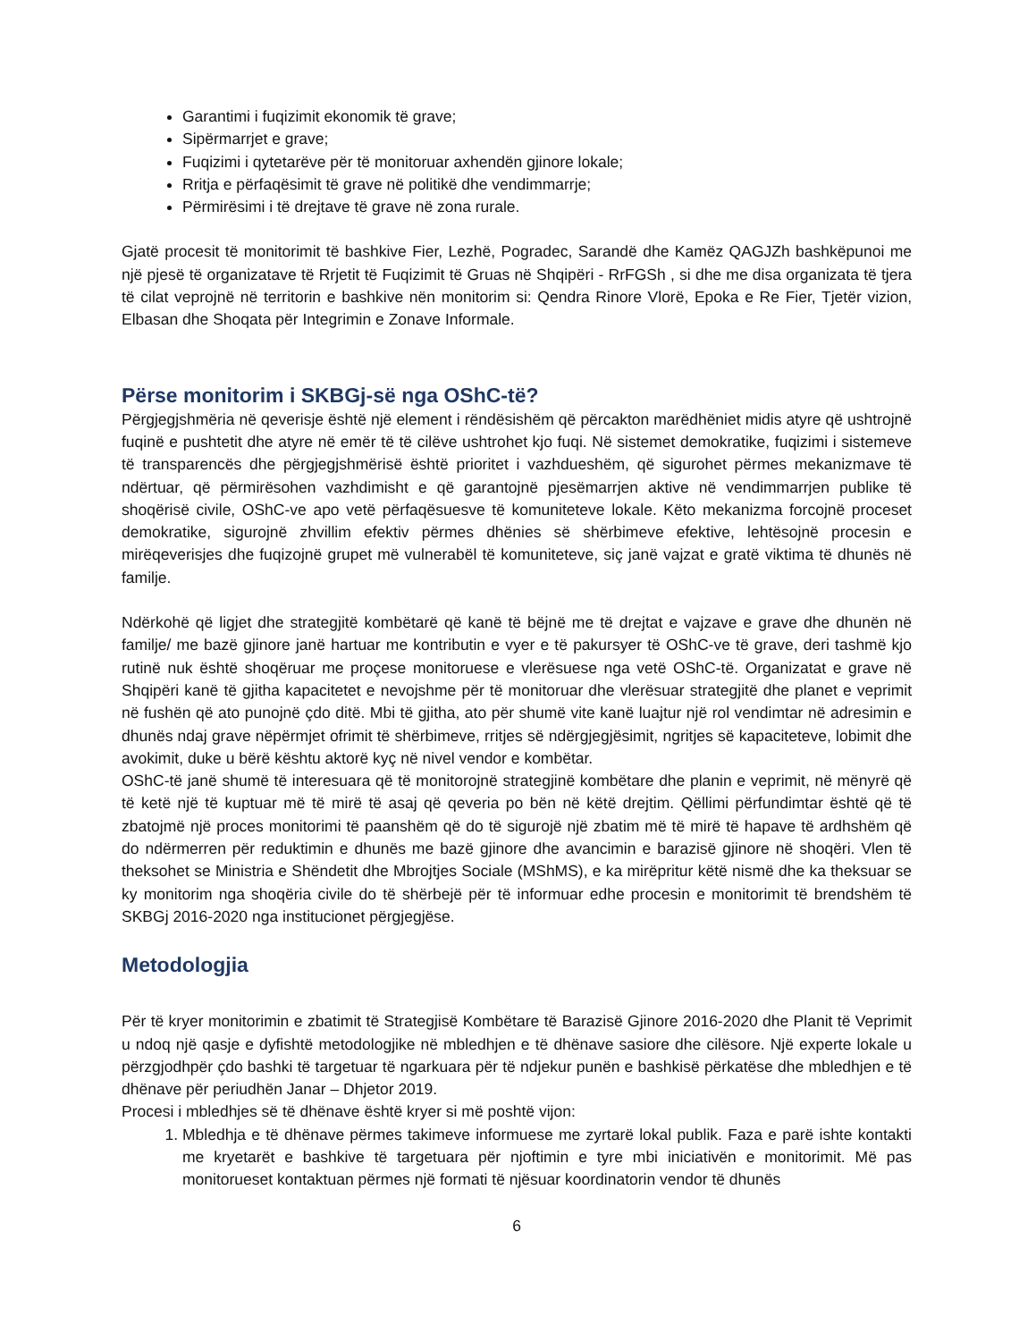Garantimi i fuqizimit ekonomik të grave;
Sipërmarrjet e grave;
Fuqizimi i qytetarëve për të monitoruar axhendën gjinore lokale;
Rritja e përfaqësimit të grave në politikë dhe vendimmarrje;
Përmirësimi i të drejtave të grave në zona rurale.
Gjatë procesit të monitorimit të bashkive Fier, Lezhë, Pogradec, Sarandë dhe Kamëz QAGJZh bashkëpunoi me një pjesë të organizatave të Rrjetit të Fuqizimit të Gruas në Shqipëri - RrFGSh , si dhe me disa organizata të tjera të cilat veprojnë në territorin e bashkive nën monitorim si: Qendra Rinore Vlorë, Epoka e Re Fier, Tjetër vizion, Elbasan dhe Shoqata për Integrimin e Zonave Informale.
Përse monitorim i SKBGj-së nga OShC-të?
Përgjegjshmëria në qeverisje është një element i rëndësishëm që përcakton marëdhëniet midis atyre që ushtrojnë fuqinë e pushtetit dhe atyre në emër të të cilëve ushtrohet kjo fuqi. Në sistemet demokratike, fuqizimi i sistemeve të transparencës dhe përgjegjshmërisë është prioritet i vazhdueshëm, që sigurohet përmes mekanizmave të ndërtuar, që përmirësohen vazhdimisht e që garantojnë pjesëmarrjen aktive në vendimmarrjen publike të shoqërisë civile, OShC-ve apo vetë përfaqësuesve të komuniteteve lokale. Këto mekanizma forcojnë proceset demokratike, sigurojnë zhvillim efektiv përmes dhënies së shërbimeve efektive, lehtësojnë procesin e mirëqeverisjes dhe fuqizojnë grupet më vulnerabël të komuniteteve, siç janë vajzat e gratë viktima të dhunës në familje.
Ndërkohë që ligjet dhe strategjitë kombëtarë që kanë të bëjnë me të drejtat e vajzave e grave dhe dhunën në familje/ me bazë gjinore janë hartuar me kontributin e vyer e të pakursyer të OShC-ve të grave, deri tashmë kjo rutinë nuk është shoqëruar me proçese monitoruese e vlerësuese nga vetë OShC-të. Organizatat e grave në Shqipëri kanë të gjitha kapacitetet e nevojshme për të monitoruar dhe vlerësuar strategjitë dhe planet e veprimit në fushën që ato punojnë çdo ditë. Mbi të gjitha, ato për shumë vite kanë luajtur një rol vendimtar në adresimin e dhunës ndaj grave nëpërmjet ofrimit të shërbimeve, rritjes së ndërgjegjësimit, ngritjes së kapaciteteve, lobimit dhe avokimit, duke u bërë kështu aktorë kyç në nivel vendor e kombëtar.
OShC-të janë shumë të interesuara që të monitorojnë strategjinë kombëtare dhe planin e veprimit, në mënyrë që të ketë një të kuptuar më të mirë të asaj që qeveria po bën në këtë drejtim. Qëllimi përfundimtar është që të zbatojmë një proces monitorimi të paanshëm që do të sigurojë një zbatim më të mirë të hapave të ardhshëm që do ndërmerren për reduktimin e dhunës me bazë gjinore dhe avancimin e barazisë gjinore në shoqëri. Vlen të theksohet se Ministria e Shëndetit dhe Mbrojtjes Sociale (MShMS), e ka mirëpritur këtë nismë dhe ka theksuar se ky monitorim nga shoqëria civile do të shërbejë për të informuar edhe procesin e monitorimit të brendshëm të SKBGj 2016-2020 nga institucionet përgjegjëse.
Metodologjia
Për të kryer monitorimin e zbatimit të Strategjisë Kombëtare të Barazisë Gjinore 2016-2020 dhe Planit të Veprimit u ndoq një qasje e dyfishtë metodologjike në mbledhjen e të dhënave sasiore dhe cilësore. Një experte lokale u përzgjodhpër çdo bashki të targetuar të ngarkuara për të ndjekur punën e bashkisë përkatëse dhe mbledhjen e të dhënave për periudhën Janar – Dhjetor 2019.
Procesi i mbledhjes së të dhënave është kryer si më poshtë vijon:
1. Mbledhja e të dhënave përmes takimeve informuese me zyrtarë lokal publik. Faza e parë ishte kontakti me kryetarët e bashkive të targetuara për njoftimin e tyre mbi iniciativën e monitorimit. Më pas monitorueset kontaktuan përmes një formati të njësuar koordinatorin vendor të dhunës
6